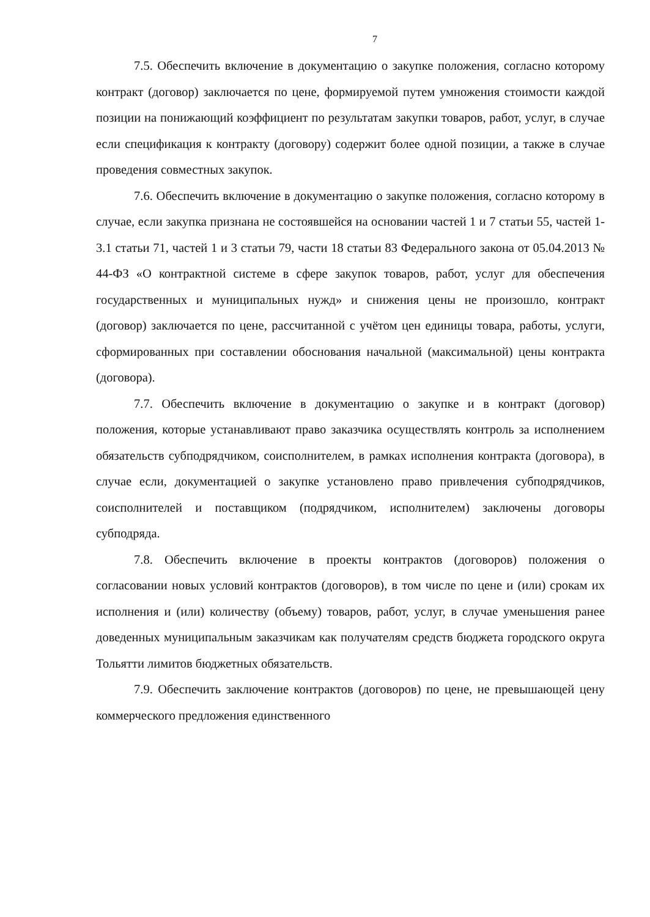7
7.5. Обеспечить включение в документацию о закупке положения, согласно которому контракт (договор) заключается по цене, формируемой путем умножения стоимости каждой позиции на понижающий коэффициент по результатам закупки товаров, работ, услуг, в случае если спецификация к контракту (договору) содержит более одной позиции, а также в случае проведения совместных закупок.
7.6. Обеспечить включение в документацию о закупке положения, согласно которому в случае, если закупка признана не состоявшейся на основании частей 1 и 7 статьи 55, частей 1-3.1 статьи 71, частей 1 и 3 статьи 79, части 18 статьи 83 Федерального закона от 05.04.2013 № 44-ФЗ «О контрактной системе в сфере закупок товаров, работ, услуг для обеспечения государственных и муниципальных нужд» и снижения цены не произошло, контракт (договор) заключается по цене, рассчитанной с учётом цен единицы товара, работы, услуги, сформированных при составлении обоснования начальной (максимальной) цены контракта (договора).
7.7. Обеспечить включение в документацию о закупке и в контракт (договор) положения, которые устанавливают право заказчика осуществлять контроль за исполнением обязательств субподрядчиком, соисполнителем, в рамках исполнения контракта (договора), в случае если, документацией о закупке установлено право привлечения субподрядчиков, соисполнителей и поставщиком (подрядчиком, исполнителем) заключены договоры субподряда.
7.8. Обеспечить включение в проекты контрактов (договоров) положения о согласовании новых условий контрактов (договоров), в том числе по цене и (или) срокам их исполнения и (или) количеству (объему) товаров, работ, услуг, в случае уменьшения ранее доведенных муниципальным заказчикам как получателям средств бюджета городского округа Тольятти лимитов бюджетных обязательств.
7.9. Обеспечить заключение контрактов (договоров) по цене, не превышающей цену коммерческого предложения единственного